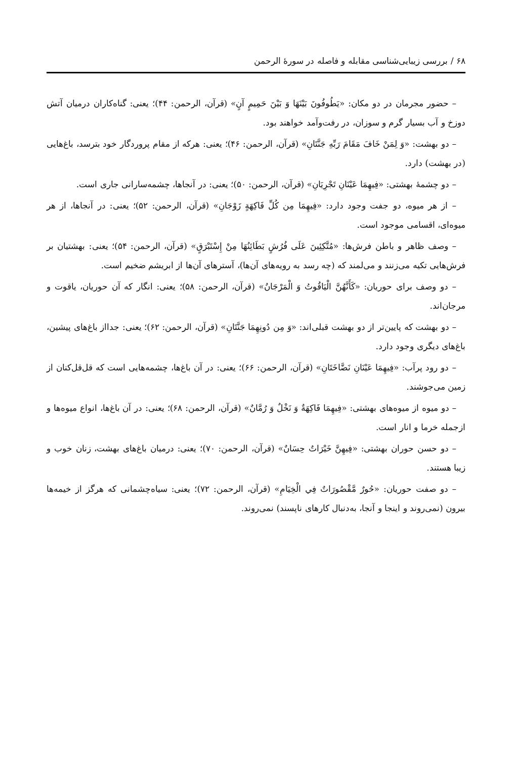۶۸ / بررسی زیبایی‌شناسی مقابله و فاصله در سورهٔ الرحمن
– حضور مجرمان در دو مکان: «يَطُوفُونَ بَيْنَهَا وَ بَيْنَ حَمِيمٍ آنٍ» (قرآن، الرحمن: ۴۴)؛ یعنی: گناه‌کاران درمیان آتش دوزخ و آب بسیار گرم و سوزان، در رفت‌وآمد خواهند بود.
– دو بهشت: «وَ لِمَنْ خَافَ مَقَامَ رَبِّهِ جَنَّتَانِ» (قرآن، الرحمن: ۴۶)؛ یعنی: هرکه از مقام پروردگار خود بترسد، باغ‌هایی (در بهشت) دارد.
– دو چشمهٔ بهشتی: «فِيهِمَا عَيْنَانِ تَجْرِيَانِ» (قرآن، الرحمن: ۵۰)؛ یعنی: در آنجاها، چشمه‌سارانی جاری است.
– از هر میوه، دو جفت وجود دارد: «فِيهِمَا مِن كُلِّ فَاكِهَةٍ زَوْجَانِ» (قرآن، الرحمن: ۵۲)؛ یعنی: در آنجاها، از هر میوه‌ای، اقسامی موجود است.
– وصف ظاهر و باطن فرش‌ها: «مُتَّكِئِينَ عَلَى فُرُشٍ بَطَائِنُهَا مِنْ إِسْتَبْرَقٍ» (قرآن، الرحمن: ۵۴)؛ یعنی: بهشتیان بر فرش‌هایی تکیه می‌زنند و می‌لمند که (چه رسد به رویه‌های آن‌ها)، آسترهای آن‌ها از ابریشم ضخیم است.
– دو وصف برای حوریان: «كَأَنَّهُنَّ الْيَاقُوتُ وَ الْمَرْجَانُ» (قرآن، الرحمن: ۵۸)؛ یعنی: انگار که آن حوریان، یاقوت و مرجان‌اند.
– دو بهشت که پایین‌تر از دو بهشت قبلی‌اند: «وَ مِن دُونِهِمَا جَنَّتَانِ» (قرآن، الرحمن: ۶۲)؛ یعنی: جدااز باغ‌های پیشین، باغ‌های دیگری وجود دارد.
– دو رود پرآب: «فِيهِمَا عَيْنَانِ نَضَّاخَتَانِ» (قرآن، الرحمن: ۶۶)؛ یعنی: در آن باغ‌ها، چشمه‌هایی است که قل‌قل‌کنان از زمین می‌جوشند.
– دو میوه از میوه‌های بهشتی: «فِيهِمَا فَاكِهَةٌ وَ نَخْلٌ وَ رُمَّانٌ» (قرآن، الرحمن: ۶۸)؛ یعنی: در آن باغ‌ها، انواع میوه‌ها و ازجمله خرما و انار است.
– دو حسن حوران بهشتی: «فِيهِنَّ خَيْرَاتٌ حِسَانٌ» (قرآن، الرحمن: ۷۰)؛ یعنی: درمیان باغ‌های بهشت، زنان خوب و زیبا هستند.
– دو صفت حوریان: «حُورٌ مَّقْصُورَاتٌ فِي الْخِيَامِ» (قرآن، الرحمن: ۷۲)؛ یعنی: سیاه‌چشمانی که هرگز از خیمه‌ها بیرون (نمی‌روند و اینجا و آنجا، به‌دنبال کارهای ناپسند) نمی‌روند.